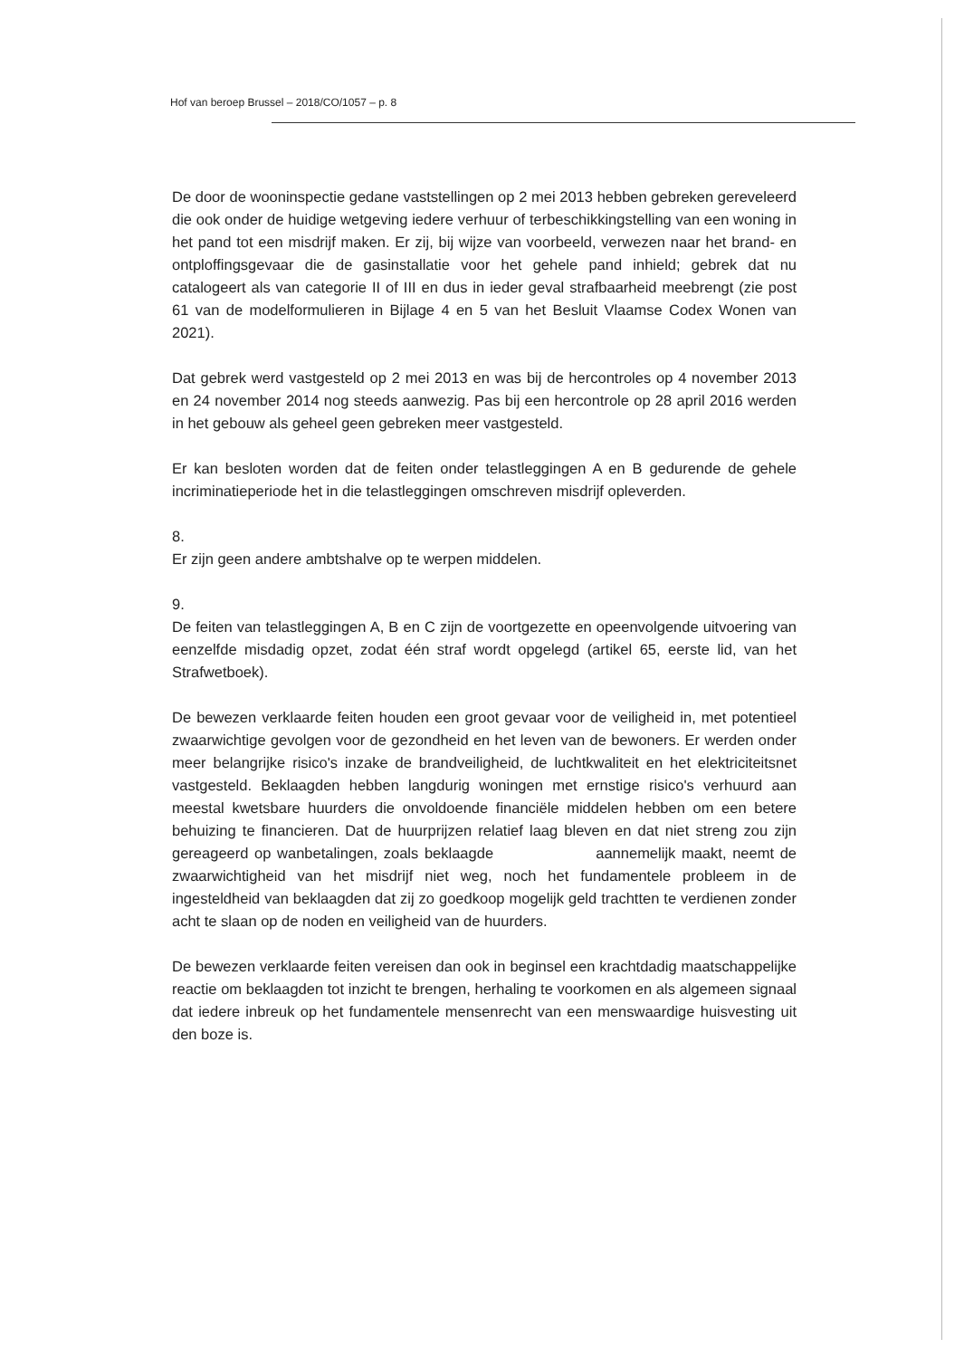Hof van beroep Brussel – 2018/CO/1057 – p. 8
De door de wooninspectie gedane vaststellingen op 2 mei 2013 hebben gebreken gereveleerd die ook onder de huidige wetgeving iedere verhuur of terbeschikkingstelling van een woning in het pand tot een misdrijf maken. Er zij, bij wijze van voorbeeld, verwezen naar het brand- en ontploffingsgevaar die de gasinstallatie voor het gehele pand inhield; gebrek dat nu catalogeert als van categorie II of III en dus in ieder geval strafbaarheid meebrengt (zie post 61 van de modelformulieren in Bijlage 4 en 5 van het Besluit Vlaamse Codex Wonen van 2021).
Dat gebrek werd vastgesteld op 2 mei 2013 en was bij de hercontroles op 4 november 2013 en 24 november 2014 nog steeds aanwezig. Pas bij een hercontrole op 28 april 2016 werden in het gebouw als geheel geen gebreken meer vastgesteld.
Er kan besloten worden dat de feiten onder telastleggingen A en B gedurende de gehele incriminatieperiode het in die telastleggingen omschreven misdrijf opleverden.
8.
Er zijn geen andere ambtshalve op te werpen middelen.
9.
De feiten van telastleggingen A, B en C zijn de voortgezette en opeenvolgende uitvoering van eenzelfde misdadig opzet, zodat één straf wordt opgelegd (artikel 65, eerste lid, van het Strafwetboek).
De bewezen verklaarde feiten houden een groot gevaar voor de veiligheid in, met potentieel zwaarwichtige gevolgen voor de gezondheid en het leven van de bewoners. Er werden onder meer belangrijke risico's inzake de brandveiligheid, de luchtkwaliteit en het elektriciteitsnet vastgesteld. Beklaagden hebben langdurig woningen met ernstige risico's verhuurd aan meestal kwetsbare huurders die onvoldoende financiële middelen hebben om een betere behuizing te financieren. Dat de huurprijzen relatief laag bleven en dat niet streng zou zijn gereageerd op wanbetalingen, zoals beklaagde aannemelijk maakt, neemt de zwaarwichtigheid van het misdrijf niet weg, noch het fundamentele probleem in de ingesteldheid van beklaagden dat zij zo goedkoop mogelijk geld trachtten te verdienen zonder acht te slaan op de noden en veiligheid van de huurders.
De bewezen verklaarde feiten vereisen dan ook in beginsel een krachtdadig maatschappelijke reactie om beklaagden tot inzicht te brengen, herhaling te voorkomen en als algemeen signaal dat iedere inbreuk op het fundamentele mensenrecht van een menswaardige huisvesting uit den boze is.